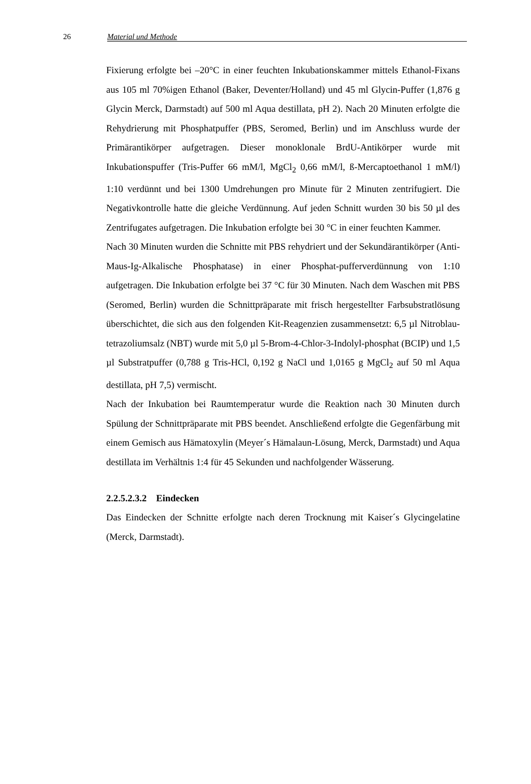26 Material und Methode
Fixierung erfolgte bei –20°C in einer feuchten Inkubationskammer mittels Ethanol-Fixans aus 105 ml 70%igen Ethanol (Baker, Deventer/Holland) und 45 ml Glycin-Puffer (1,876 g Glycin Merck, Darmstadt) auf 500 ml Aqua destillata, pH 2). Nach 20 Minuten erfolgte die Rehydrierung mit Phosphatpuffer (PBS, Seromed, Berlin) und im Anschluss wurde der Primärantikörper aufgetragen. Dieser monoklonale BrdU-Antikörper wurde mit Inkubationspuffer (Tris-Puffer 66 mM/l, MgCl<sub>2</sub> 0,66 mM/l, ß-Mercaptoethanol 1 mM/l) 1:10 verdünnt und bei 1300 Umdrehungen pro Minute für 2 Minuten zentrifugiert. Die Negativkontrolle hatte die gleiche Verdünnung. Auf jeden Schnitt wurden 30 bis 50 µl des Zentrifugates aufgetragen. Die Inkubation erfolgte bei 30 °C in einer feuchten Kammer.
Nach 30 Minuten wurden die Schnitte mit PBS rehydriert und der Sekundärantikörper (Anti-Maus-Ig-Alkalische Phosphatase) in einer Phosphat-pufferverdünnung von 1:10 aufgetragen. Die Inkubation erfolgte bei 37 °C für 30 Minuten. Nach dem Waschen mit PBS (Seromed, Berlin) wurden die Schnittpräparate mit frisch hergestellter Farbsubstratlösung überschichtet, die sich aus den folgenden Kit-Reagenzien zusammensetzt: 6,5 µl Nitroblau-tetrazoliumsalz (NBT) wurde mit 5,0 µl 5-Brom-4-Chlor-3-Indolyl-phosphat (BCIP) und 1,5 µl Substratpuffer (0,788 g Tris-HCl, 0,192 g NaCl und 1,0165 g MgCl<sub>2</sub> auf 50 ml Aqua destillata, pH 7,5) vermischt.
Nach der Inkubation bei Raumtemperatur wurde die Reaktion nach 30 Minuten durch Spülung der Schnittpräparate mit PBS beendet. Anschließend erfolgte die Gegenfärbung mit einem Gemisch aus Hämatoxylin (Meyer´s Hämalaun-Lösung, Merck, Darmstadt) und Aqua destillata im Verhältnis 1:4 für 45 Sekunden und nachfolgender Wässerung.
2.2.5.2.3.2 Eindecken
Das Eindecken der Schnitte erfolgte nach deren Trocknung mit Kaiser´s Glycingelatine (Merck, Darmstadt).